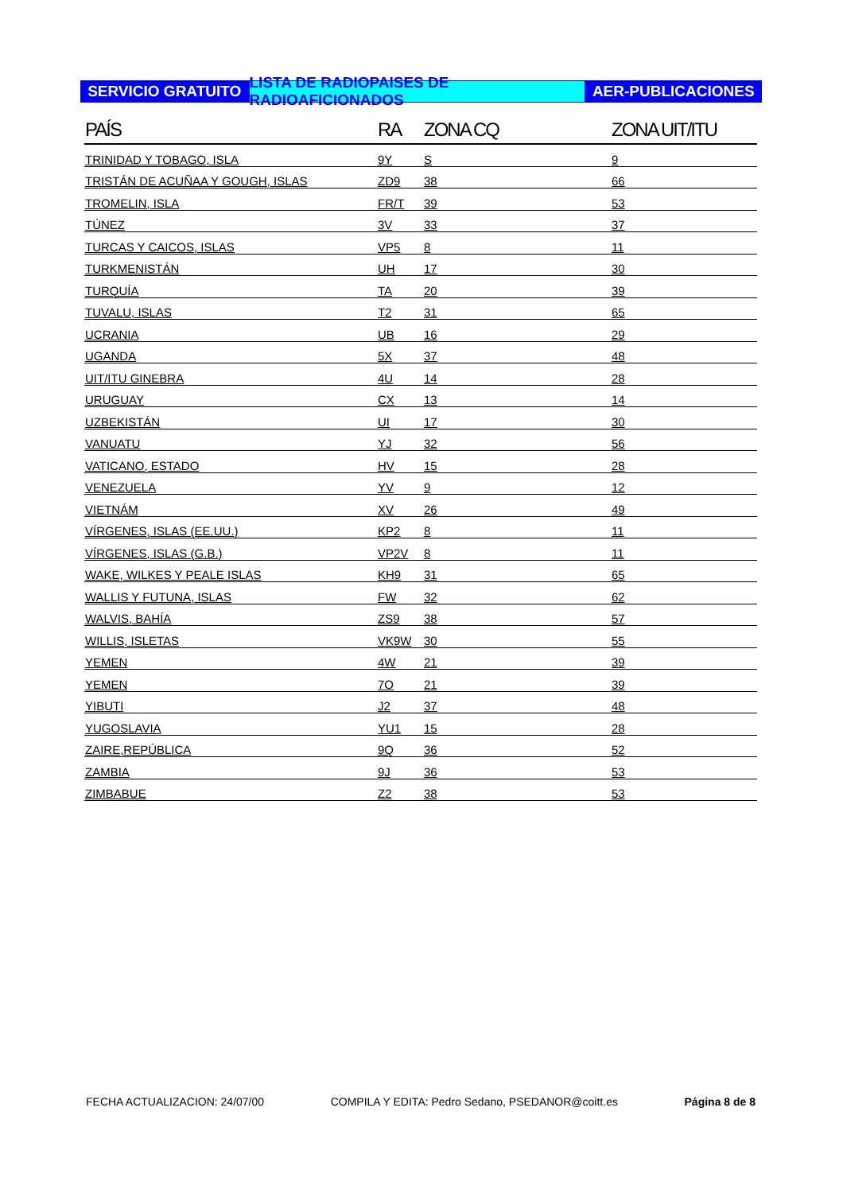SERVICIO GRATUITO LISTA DE RADIOPAISES DE RADIOAFICIONADOS
AER-PUBLICACIONES
| PAÍS | RA | ZONA CQ | ZONA UIT/ITU |
| --- | --- | --- | --- |
| TRINIDAD Y TOBAGO, ISLA | 9Y | S | 9 |
| TRISTÁN DE ACUÑAA Y GOUGH, ISLAS | ZD9 | 38 | 66 |
| TROMELIN, ISLA | FR/T | 39 | 53 |
| TÚNEZ | 3V | 33 | 37 |
| TURCAS Y CAICOS, ISLAS | VP5 | 8 | 11 |
| TURKMENISTÁN | UH | 17 | 30 |
| TURQUÍA | TA | 20 | 39 |
| TUVALU, ISLAS | T2 | 31 | 65 |
| UCRANIA | UB | 16 | 29 |
| UGANDA | 5X | 37 | 48 |
| UIT/ITU GINEBRA | 4U | 14 | 28 |
| URUGUAY | CX | 13 | 14 |
| UZBEKISTÁN | UI | 17 | 30 |
| VANUATU | YJ | 32 | 56 |
| VATICANO, ESTADO | HV | 15 | 28 |
| VENEZUELA | YV | 9 | 12 |
| VIETNÁM | XV | 26 | 49 |
| VÍRGENES, ISLAS (EE.UU.) | KP2 | 8 | 11 |
| VÍRGENES, ISLAS (G.B.) | VP2V | 8 | 11 |
| WAKE, WILKES Y PEALE ISLAS | KH9 | 31 | 65 |
| WALLIS Y FUTUNA, ISLAS | FW | 32 | 62 |
| WALVIS, BAHÍA | ZS9 | 38 | 57 |
| WILLIS, ISLETAS | VK9W | 30 | 55 |
| YEMEN | 4W | 21 | 39 |
| YEMEN | 7O | 21 | 39 |
| YIBUTI | J2 | 37 | 48 |
| YUGOSLAVIA | YU1 | 15 | 28 |
| ZAIRE,REPÚBLICA | 9Q | 36 | 52 |
| ZAMBIA | 9J | 36 | 53 |
| ZIMBABUE | Z2 | 38 | 53 |
FECHA ACTUALIZACION: 24/07/00 COMPILA Y EDITA: Pedro Sedano, PSEDANOR@coitt.es Página 8 de 8